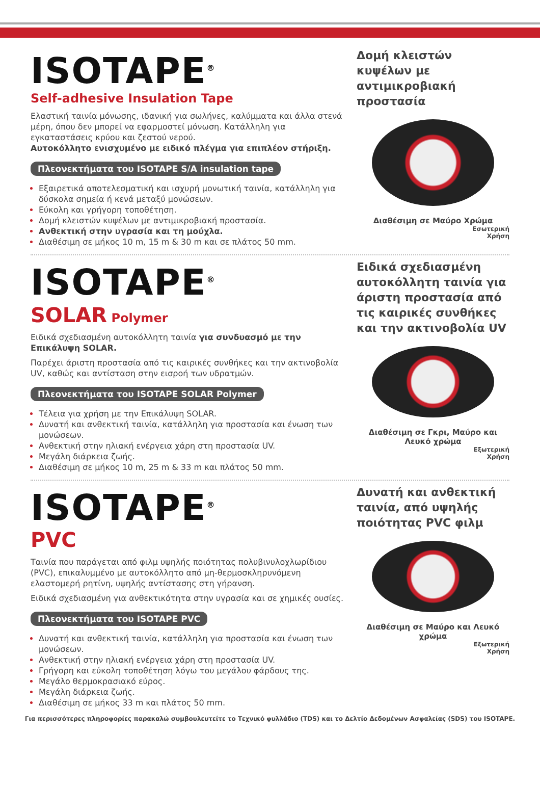ISOTAPE<sup>®</sup>
Self-adhesive Insulation Tape
Ελαστική ταινία μόνωσης, ιδανική για σωλήνες, καλύμματα και άλλα στενά μέρη, όπου δεν μπορεί να εφαρμοστεί μόνωση. Κατάλληλη για εγκαταστάσεις κρύου και ζεστού νερού.
Αυτοκόλλητο ενισχυμένο με ειδικό πλέγμα για επιπλέον στήριξη.
Πλεονεκτήματα του ISOTAPE S/A insulation tape
Εξαιρετικά αποτελεσματική και ισχυρή μονωτική ταινία, κατάλληλη για δύσκολα σημεία ή κενά μεταξύ μονώσεων.
Εύκολη και γρήγορη τοποθέτηση.
Δομή κλειστών κυψέλων με αντιμικροβιακή προστασία.
Ανθεκτική στην υγρασία και τη μούχλα.
Διαθέσιμη σε μήκος 10 m, 15 m & 30 m και σε πλάτος 50 mm.
Δομή κλειστών κυψέλων με αντιμικροβιακή προστασία
Διαθέσιμη σε Μαύρο Χρώμα
Εσωτερική
Χρήση
ISOTAPE<sup>®</sup>
SOLAR Polymer
Ειδικά σχεδιασμένη αυτοκόλλητη ταινία για συνδυασμό με την Επικάλυψη SOLAR.
Παρέχει άριστη προστασία από τις καιρικές συνθήκες και την ακτινοβολία UV, καθώς και αντίσταση στην εισροή των υδρατμών.
Πλεονεκτήματα του ISOTAPE SOLAR Polymer
Τέλεια για χρήση με την Επικάλυψη SOLAR.
Δυνατή και ανθεκτική ταινία, κατάλληλη για προστασία και ένωση των μονώσεων.
Ανθεκτική στην ηλιακή ενέργεια χάρη στη προστασία UV.
Μεγάλη διάρκεια ζωής.
Διαθέσιμη σε μήκος 10 m, 25 m & 33 m και πλάτος 50 mm.
Ειδικά σχεδιασμένη αυτοκόλλητη ταινία για άριστη προστασία από τις καιρικές συνθήκες και την ακτινοβολία UV
Διαθέσιμη σε Γκρι, Μαύρο και Λευκό χρώμα
Εξωτερική
Χρήση
ISOTAPE<sup>®</sup>
PVC
Ταινία που παράγεται από φιλμ υψηλής ποιότητας πολυβινυλοχλωρίδιου (PVC), επικαλυμμένο με αυτοκόλλητο από μη-θερμοσκληρυνόμενη ελαστομερή ρητίνη, υψηλής αντίστασης στη γήρανση.
Ειδικά σχεδιασμένη για ανθεκτικότητα στην υγρασία και σε χημικές ουσίες.
Πλεονεκτήματα του ISOTAPE PVC
Δυνατή και ανθεκτική ταινία, κατάλληλη για προστασία και ένωση των μονώσεων.
Ανθεκτική στην ηλιακή ενέργεια χάρη στη προστασία UV.
Γρήγορη και εύκολη τοποθέτηση λόγω του μεγάλου φάρδους της.
Μεγάλο θερμοκρασιακό εύρος.
Μεγάλη διάρκεια ζωής.
Διαθέσιμη σε μήκος 33 m και πλάτος 50 mm.
Δυνατή και ανθεκτική ταινία, από υψηλής ποιότητας PVC φιλμ
Διαθέσιμη σε Μαύρο και Λευκό χρώμα
Εξωτερική
Χρήση
Για περισσότερες πληροφορίες παρακαλώ συμβουλευτείτε το Τεχνικό φυλλάδιο (TDS) και το Δελτίο Δεδομένων Ασφαλείας (SDS) του ISOTAPE.